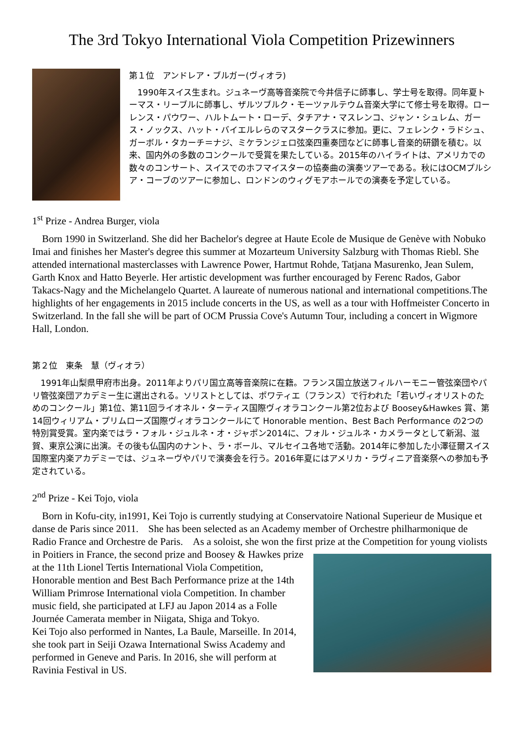The 3rd Tokyo International Viola Competition Prizewinners
第１位　アンドレア・ブルガー(ヴィオラ)
　1990年スイス生まれ。ジュネーヴ高等音楽院で今井信子に師事し、学士号を取得。同年夏トーマス・リーブルに師事し、ザルツブルク・モーツァルテウム音楽大学にて修士号を取得。ローレンス・パウワー、ハルトムート・ローデ、タチアナ・マスレンコ、ジャン・シュレム、ガース・ノックス、ハット・バイエルレらのマスタークラスに参加。更に、フェレンク・ラドシュ、ガーボル・タカーチ＝ナジ、ミケランジェロ弦楽四重奏団などに師事し音楽的研鑽を積む。以来、国内外の多数のコンクールで受賞を果たしている。2015年のハイライトは、アメリカでの数々のコンサート、スイスでのホフマイスターの協奏曲の演奏ツアーである。秋にはOCMプルシア・コーブのツアーに参加し、ロンドンのウィグモアホールでの演奏を予定している。
1<sup>st</sup> Prize - Andrea Burger, viola
　Born 1990 in Switzerland. She did her Bachelor's degree at Haute Ecole de Musique de Genève with Nobuko Imai and finishes her Master's degree this summer at Mozarteum University Salzburg with Thomas Riebl. She attended international masterclasses with Lawrence Power, Hartmut Rohde, Tatjana Masurenko, Jean Sulem, Garth Knox and Hatto Beyerle. Her artistic development was further encouraged by Ferenc Rados, Gabor Takacs-Nagy and the Michelangelo Quartet. A laureate of numerous national and international competitions.The highlights of her engagements in 2015 include concerts in the US, as well as a tour with Hoffmeister Concerto in Switzerland. In the fall she will be part of OCM Prussia Cove's Autumn Tour, including a concert in Wigmore Hall, London.
第２位　東条　慧（ヴィオラ）
　1991年山梨県甲府市出身。2011年よりパリ国立高等音楽院に在籍。フランス国立放送フィルハーモニー管弦楽団やパリ管弦楽団アカデミー生に選出される。ソリストとしては、ポワティエ（フランス）で行われた「若いヴィオリストのためのコンクール」第1位、第11回ライオネル・ターティス国際ヴィオラコンクール第2位および Boosey&Hawkes 賞、第14回ウィリアム・プリムローズ国際ヴィオラコンクールにて Honorable mention、Best Bach Performance の2つの特別賞受賞。室内楽ではラ・フォル・ジュルネ・オ・ジャポン2014に、フォル・ジュルネ・カメラータとして新潟、滋賀、東京公演に出演。その後も仏国内のナント、ラ・ボール、マルセイユ各地で活動。2014年に参加した小澤征爾スイス国際室内楽アカデミーでは、ジュネーヴやパリで演奏会を行う。2016年夏にはアメリカ・ラヴィニア音楽祭への参加も予定されている。
2<sup>nd</sup> Prize - Kei Tojo, viola
　Born in Kofu-city, in1991, Kei Tojo is currently studying at Conservatoire National Superieur de Musique et danse de Paris since 2011.　She has been selected as an Academy member of Orchestre philharmonique de Radio France and Orchestre de Paris.　As a soloist, she won the first prize at the Competition for young violists in Poitiers in France, the second prize and Boosey & Hawkes prize at the 11th Lionel Tertis International Viola Competition, Honorable mention and Best Bach Performance prize at the 14th William Primrose International viola Competition. In chamber music field, she participated at LFJ au Japon 2014 as a Folle Journée Camerata member in Niigata, Shiga and Tokyo.
Kei Tojo also performed in Nantes, La Baule, Marseille. In 2014, she took part in Seiji Ozawa International Swiss Academy and performed in Geneve and Paris. In 2016, she will perform at Ravinia Festival in US.